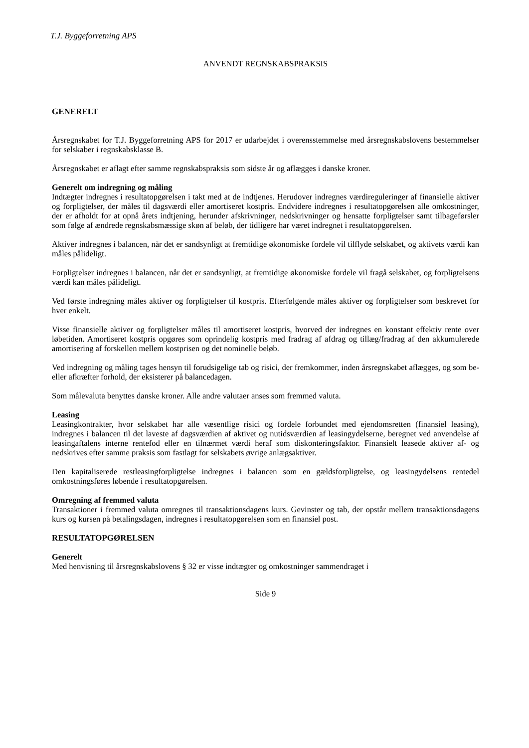T.J. Byggeforretning APS
ANVENDT REGNSKABSPRAKSIS
GENERELT
Årsregnskabet for T.J. Byggeforretning APS for 2017 er udarbejdet i overensstemmelse med årsregnskabslovens bestemmelser for selskaber i regnskabsklasse B.
Årsregnskabet er aflagt efter samme regnskabspraksis som sidste år og aflægges i danske kroner.
Generelt om indregning og måling
Indtægter indregnes i resultatopgørelsen i takt med at de indtjenes. Herudover indregnes værdireguleringer af finansielle aktiver og forpligtelser, der måles til dagsværdi eller amortiseret kostpris. Endvidere indregnes i resultatopgørelsen alle omkostninger, der er afholdt for at opnå årets indtjening, herunder afskrivninger, nedskrivninger og hensatte forpligtelser samt tilbageførsler som følge af ændrede regnskabsmæssige skøn af beløb, der tidligere har været indregnet i resultatopgørelsen.
Aktiver indregnes i balancen, når det er sandsynligt at fremtidige økonomiske fordele vil tilflyde selskabet, og aktivets værdi kan måles pålideligt.
Forpligtelser indregnes i balancen, når det er sandsynligt, at fremtidige økonomiske fordele vil fragå selskabet, og forpligtelsens værdi kan måles pålideligt.
Ved første indregning måles aktiver og forpligtelser til kostpris. Efterfølgende måles aktiver og forpligtelser som beskrevet for hver enkelt.
Visse finansielle aktiver og forpligtelser måles til amortiseret kostpris, hvorved der indregnes en konstant effektiv rente over løbetiden. Amortiseret kostpris opgøres som oprindelig kostpris med fradrag af afdrag og tillæg/fradrag af den akkumulerede amortisering af forskellen mellem kostprisen og det nominelle beløb.
Ved indregning og måling tages hensyn til forudsigelige tab og risici, der fremkommer, inden årsregnskabet aflægges, og som be- eller afkræfter forhold, der eksisterer på balancedagen.
Som målevaluta benyttes danske kroner. Alle andre valutaer anses som fremmed valuta.
Leasing
Leasingkontrakter, hvor selskabet har alle væsentlige risici og fordele forbundet med ejendomsretten (finansiel leasing), indregnes i balancen til det laveste af dagsværdien af aktivet og nutidsværdien af leasingydelserne, beregnet ved anvendelse af leasingaftalens interne rentefod eller en tilnærmet værdi heraf som diskonteringsfaktor. Finansielt leasede aktiver af- og nedskrives efter samme praksis som fastlagt for selskabets øvrige anlægsaktiver.
Den kapitaliserede restleasingforpligtelse indregnes i balancen som en gældsforpligtelse, og leasingydelsens rentedel omkostningsføres løbende i resultatopgørelsen.
Omregning af fremmed valuta
Transaktioner i fremmed valuta omregnes til transaktionsdagens kurs. Gevinster og tab, der opstår mellem transaktionsdagens kurs og kursen på betalingsdagen, indregnes i resultatopgørelsen som en finansiel post.
RESULTATOPGØRELSEN
Generelt
Med henvisning til årsregnskabslovens § 32 er visse indtægter og omkostninger sammendraget i
Side 9